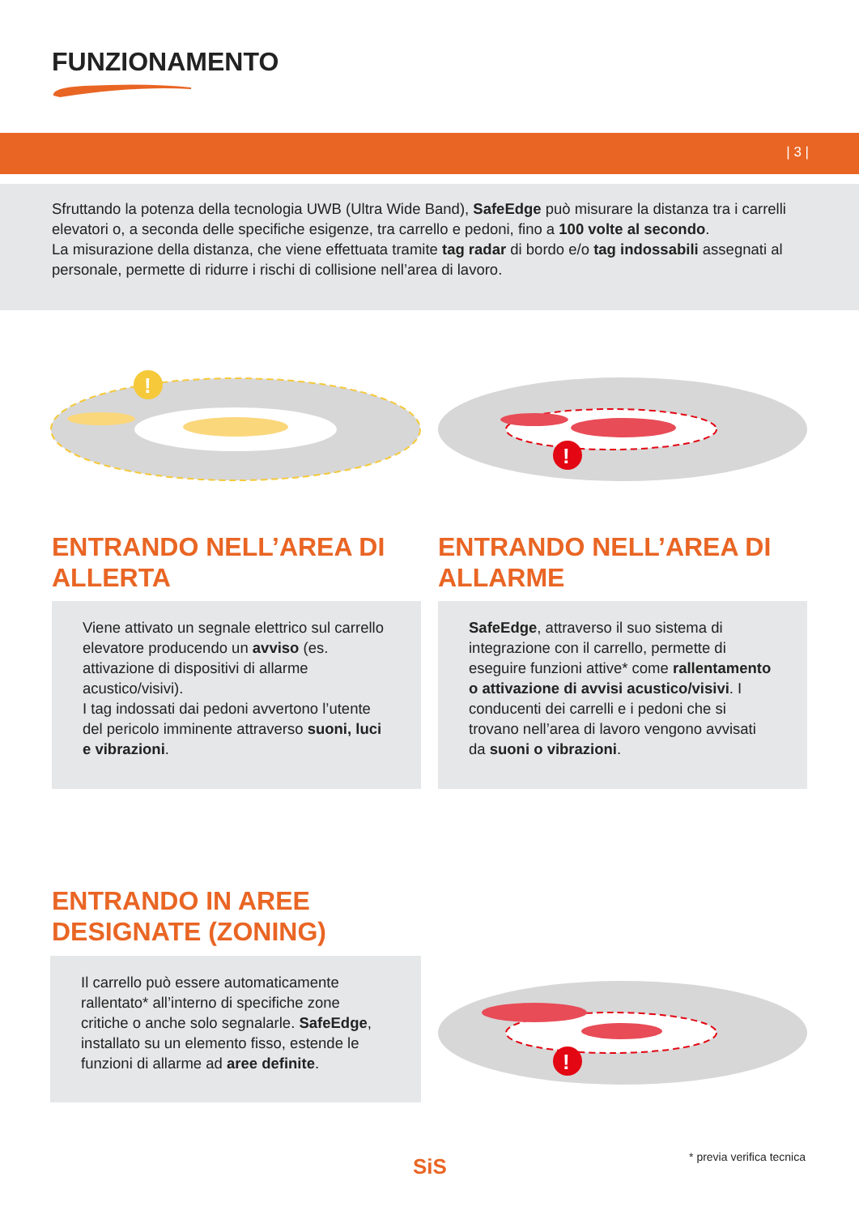FUNZIONAMENTO
| 3 |
Sfruttando la potenza della tecnologia UWB (Ultra Wide Band), SafeEdge può misurare la distanza tra i carrelli elevatori o, a seconda delle specifiche esigenze, tra carrello e pedoni, fino a 100 volte al secondo.
La misurazione della distanza, che viene effettuata tramite tag radar di bordo e/o tag indossabili assegnati al personale, permette di ridurre i rischi di collisione nell’area di lavoro.
!
!
ENTRANDO NELL’AREA DI
ALLERTA
ENTRANDO NELL’AREA DI
ALLARME
Viene attivato un segnale elettrico sul carrello elevatore producendo un avviso (es. attivazione di dispositivi di allarme acustico/visivi).
I tag indossati dai pedoni avvertono l’utente del pericolo imminente attraverso suoni, luci e vibrazioni.
SafeEdge, attraverso il suo sistema di integrazione con il carrello, permette di eseguire funzioni attive* come rallentamento o attivazione di avvisi acustico/visivi. I conducenti dei carrelli e i pedoni che si trovano nell’area di lavoro vengono avvisati da suoni o vibrazioni.
ENTRANDO IN AREE
DESIGNATE (ZONING)
Il carrello può essere automaticamente rallentato* all’interno di specifiche zone critiche o anche solo segnalarle. SafeEdge, installato su un elemento fisso, estende le funzioni di allarme ad aree definite.
!
SiS * previa verifica tecnica